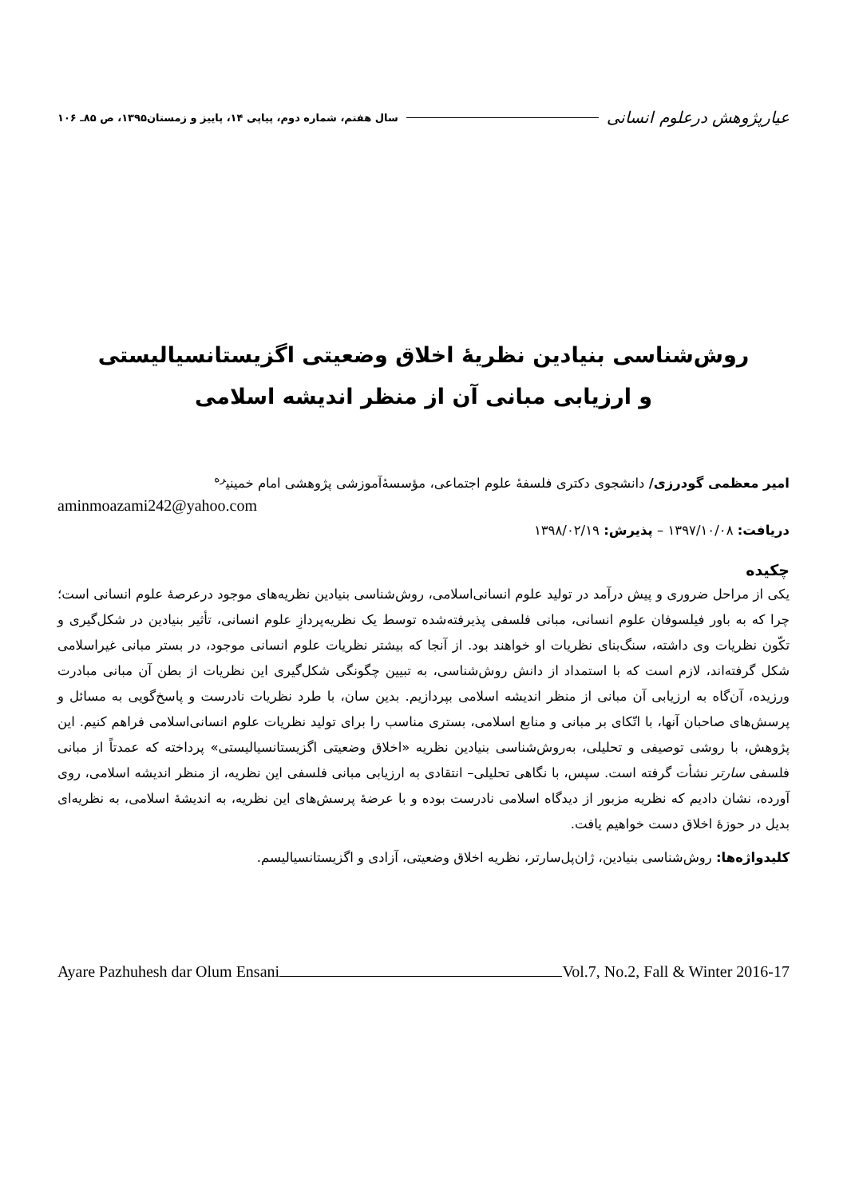عیارپژوهش درعلوم انسانی سال هفتم، شماره دوم، پیاپی ۱۴، پاییز و زمستان۱۳۹۵، ص ۸۵ـ ۱۰۶
روش‌شناسی بنیادین نظریۀ اخلاق وضعیتی اگزیستانسیالیستی
و ارزیابی مبانی آن از منظر اندیشه اسلامی
امیر معظمی گودرزی/ دانشجوی دکتری فلسفۀ علوم اجتماعی، مؤسسۀآموزشی پژوهشی امام خمینی<sup>ره</sup>
aminmoazami242@yahoo.com
دریافت: ۱۳۹۷/۱۰/۰۸ – پذیرش: ۱۳۹۸/۰۲/۱۹
چکیده
یکی از مراحل ضروری و پیش درآمد در تولید علوم انسانی‌اسلامی، روش‌شناسی بنیادین نظریه‌های موجود درعرصۀ علوم انسانی است؛ چرا که به باور فیلسوفان علوم انسانی، مبانی فلسفی پذیرفته‌شده توسط یک نظریه‌پردازِ علوم انسانی، تأثیر بنیادین در شکل‌گیری و تکّون نظریات وی داشته، سنگ‌بنای نظریات او خواهند بود. از آنجا که بیشتر نظریات علوم انسانی موجود، در بستر مبانی غیراسلامی شکل گرفته‌اند، لازم است که با استمداد از دانش روش‌شناسی، به تبیین چگونگی شکل‌گیری این نظریات از بطن آن مبانی مبادرت ورزیده، آن‌گاه به ارزیابی آن مبانی از منظر اندیشه اسلامی بپردازیم. بدین سان، با طرد نظریات نادرست و پاسخ‌گویی به مسائل و پرسش‌های صاحبان آنها، با اتّکای بر مبانی و منابع اسلامی، بستری مناسب را برای تولید نظریات علوم انسانی‌اسلامی فراهم کنیم. این پژوهش، با روشی توصیفی و تحلیلی، به‌روش‌شناسی بنیادین نظریه «اخلاق وضعیتی اگزیستانسیالیستی» پرداخته که عمدتاً از مبانی فلسفی سارتر نشأت گرفته است. سپس، با نگاهی تحلیلی– انتقادی به ارزیابی مبانی فلسفی این نظریه، از منظر اندیشه اسلامی، روی آورده، نشان دادیم که نظریه مزبور از دیدگاه اسلامی نادرست بوده و با عرضۀ پرسش‌های این نظریه، به اندیشۀ اسلامی، به نظریه‌ای بدیل در حوزۀ اخلاق دست خواهیم یافت.
کلیدواژه‌ها: روش‌شناسی بنیادین، ژان‌پل‌سارتر، نظریه اخلاق وضعیتی، آزادی و اگزیستانسیالیسم.
Ayare Pazhuhesh dar Olum Ensani Vol.7, No.2, Fall & Winter 2016-17